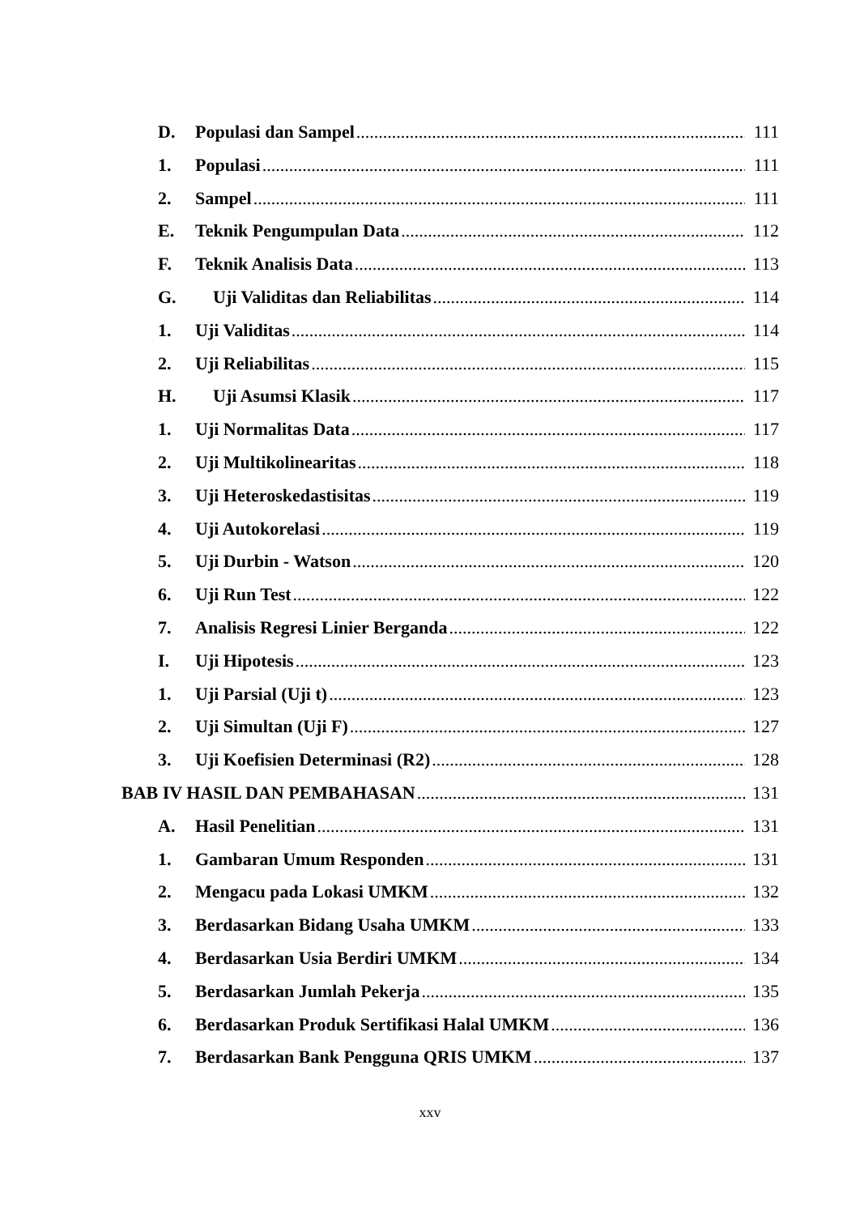D. Populasi dan Sampel 111
1. Populasi 111
2. Sampel 111
E. Teknik Pengumpulan Data 112
F. Teknik Analisis Data 113
G. Uji Validitas dan Reliabilitas 114
1. Uji Validitas 114
2. Uji Reliabilitas 115
H. Uji Asumsi Klasik 117
1. Uji Normalitas Data 117
2. Uji Multikolinearitas 118
3. Uji Heteroskedastisitas 119
4. Uji Autokorelasi 119
5. Uji Durbin - Watson 120
6. Uji Run Test 122
7. Analisis Regresi Linier Berganda 122
I. Uji Hipotesis 123
1. Uji Parsial (Uji t) 123
2. Uji Simultan (Uji F) 127
3. Uji Koefisien Determinasi (R2) 128
BAB IV HASIL DAN PEMBAHASAN 131
A. Hasil Penelitian 131
1. Gambaran Umum Responden 131
2. Mengacu pada Lokasi UMKM 132
3. Berdasarkan Bidang Usaha UMKM 133
4. Berdasarkan Usia Berdiri UMKM 134
5. Berdasarkan Jumlah Pekerja 135
6. Berdasarkan Produk Sertifikasi Halal UMKM 136
7. Berdasarkan Bank Pengguna QRIS UMKM 137
xxv